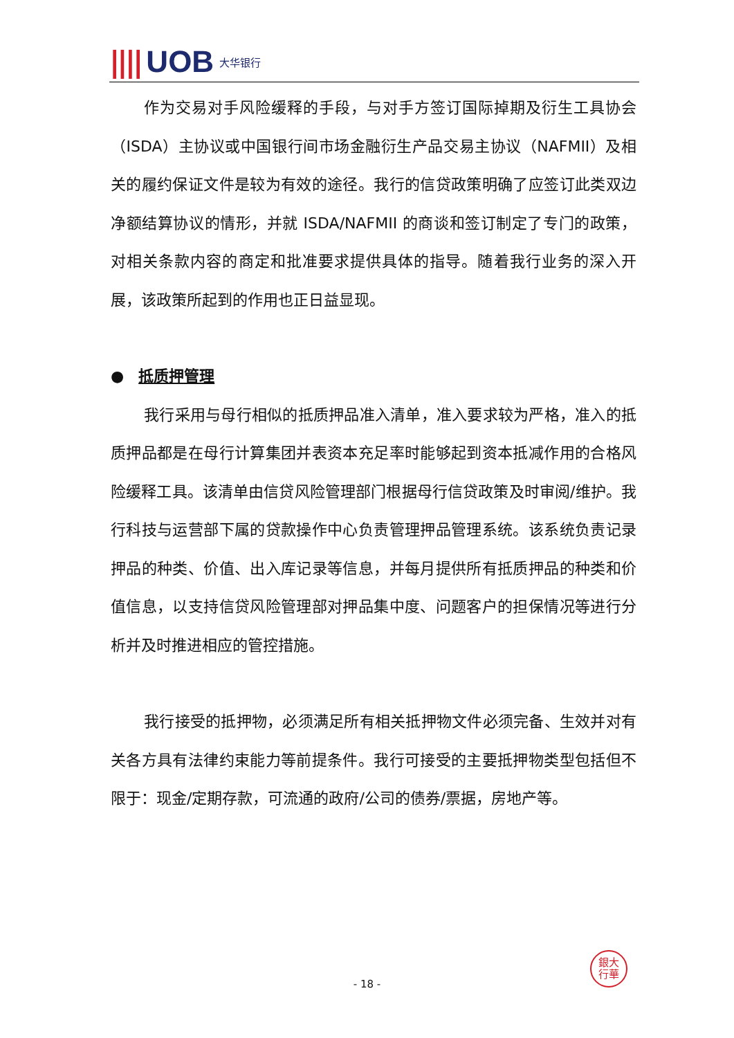|||| UOB 大华银行
作为交易对手风险缓释的手段，与对手方签订国际掉期及衍生工具协会（ISDA）主协议或中国银行间市场金融衍生产品交易主协议（NAFMII）及相关的履约保证文件是较为有效的途径。我行的信贷政策明确了应签订此类双边净额结算协议的情形，并就 ISDA/NAFMII 的商谈和签订制定了专门的政策，对相关条款内容的商定和批准要求提供具体的指导。随着我行业务的深入开展，该政策所起到的作用也正日益显现。
● 抵质押管理
我行采用与母行相似的抵质押品准入清单，准入要求较为严格，准入的抵质押品都是在母行计算集团并表资本充足率时能够起到资本抵减作用的合格风险缓释工具。该清单由信贷风险管理部门根据母行信贷政策及时审阅/维护。我行科技与运营部下属的贷款操作中心负责管理押品管理系统。该系统负责记录押品的种类、价值、出入库记录等信息，并每月提供所有抵质押品的种类和价值信息，以支持信贷风险管理部对押品集中度、问题客户的担保情况等进行分析并及时推进相应的管控措施。
我行接受的抵押物，必须满足所有相关抵押物文件必须完备、生效并对有关各方具有法律约束能力等前提条件。我行可接受的主要抵押物类型包括但不限于：现金/定期存款，可流通的政府/公司的债券/票据，房地产等。
銀大
行華
- 18 -